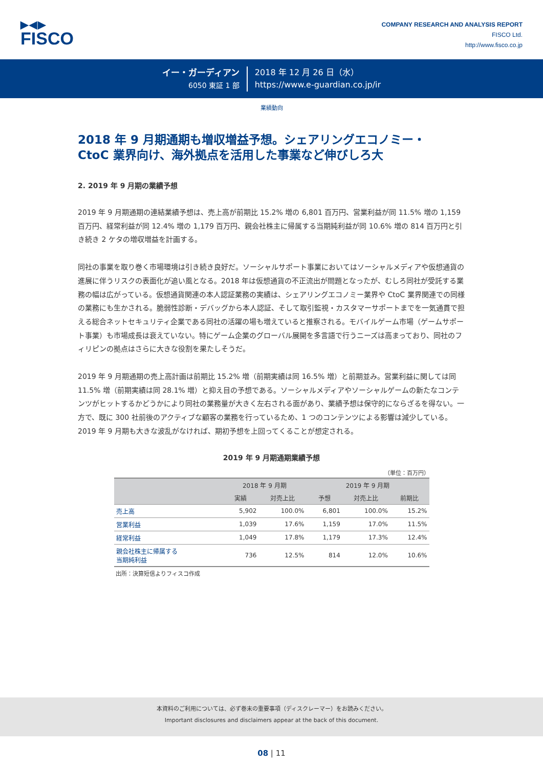▶◀▶
FISCO
COMPANY RESEARCH AND ANALYSIS REPORT
FISCO Ltd.
http://www.fisco.co.jp
イー・ガーディアン
6050 東証 1 部
2018 年 12 月 26 日（水）
https://www.e-guardian.co.jp/ir
業績動向
2018 年 9 月期通期も増収増益予想。シェアリングエコノミー・
CtoC 業界向け、海外拠点を活用した事業など伸びしろ大
2. 2019 年 9 月期の業績予想
2019 年 9 月期通期の連結業績予想は、売上高が前期比 15.2% 増の 6,801 百万円、営業利益が同 11.5% 増の 1,159 百万円、経常利益が同 12.4% 増の 1,179 百万円、親会社株主に帰属する当期純利益が同 10.6% 増の 814 百万円と引き続き 2 ケタの増収増益を計画する。
同社の事業を取り巻く市場環境は引き続き良好だ。ソーシャルサポート事業においてはソーシャルメディアや仮想通貨の進展に伴うリスクの表面化が追い風となる。2018 年は仮想通貨の不正流出が問題となったが、むしろ同社が受託する業務の幅は広がっている。仮想通貨関連の本人認証業務の実績は、シェアリングエコノミー業界や CtoC 業界関連での同様の業務にも生かされる。脆弱性診断・デバッグから本人認証、そして取引監視・カスタマーサポートまでを一気通貫で担える総合ネットセキュリティ企業である同社の活躍の場も増えていると推察される。モバイルゲーム市場（ゲームサポート事業）も市場成長は衰えていない。特にゲーム企業のグローバル展開を多言語で行うニーズは高まっており、同社のフィリピンの拠点はさらに大きな役割を果たしそうだ。
2019 年 9 月期通期の売上高計画は前期比 15.2% 増（前期実績は同 16.5% 増）と前期並み。営業利益に関しては同 11.5% 増（前期実績は同 28.1% 増）と抑え目の予想である。ソーシャルメディアやソーシャルゲームの新たなコンテンツがヒットするかどうかにより同社の業務量が大きく左右される面があり、業績予想は保守的にならざるを得ない。一方で、既に 300 社前後のアクティブな顧客の業務を行っているため、1 つのコンテンツによる影響は減少している。2019 年 9 月期も大きな波乱がなければ、期初予想を上回ってくることが想定される。
2019 年 9 月期通期業績予想
（単位：百万円）
| | 2018 年 9 月期 | | 2019 年 9 月期 | | |
| --- | --- | --- | --- | --- | --- |
| | 実績 | 対売上比 | 予想 | 対売上比 | 前期比 |
| 売上高 | 5,902 | 100.0% | 6,801 | 100.0% | 15.2% |
| 営業利益 | 1,039 | 17.6% | 1,159 | 17.0% | 11.5% |
| 経常利益 | 1,049 | 17.8% | 1,179 | 17.3% | 12.4% |
| 親会社株主に帰属する 当期純利益 | 736 | 12.5% | 814 | 12.0% | 10.6% |
出所：決算短信よりフィスコ作成
本資料のご利用については、必ず巻末の重要事項（ディスクレーマー）をお読みください。
Important disclosures and disclaimers appear at the back of this document.
08 | 11